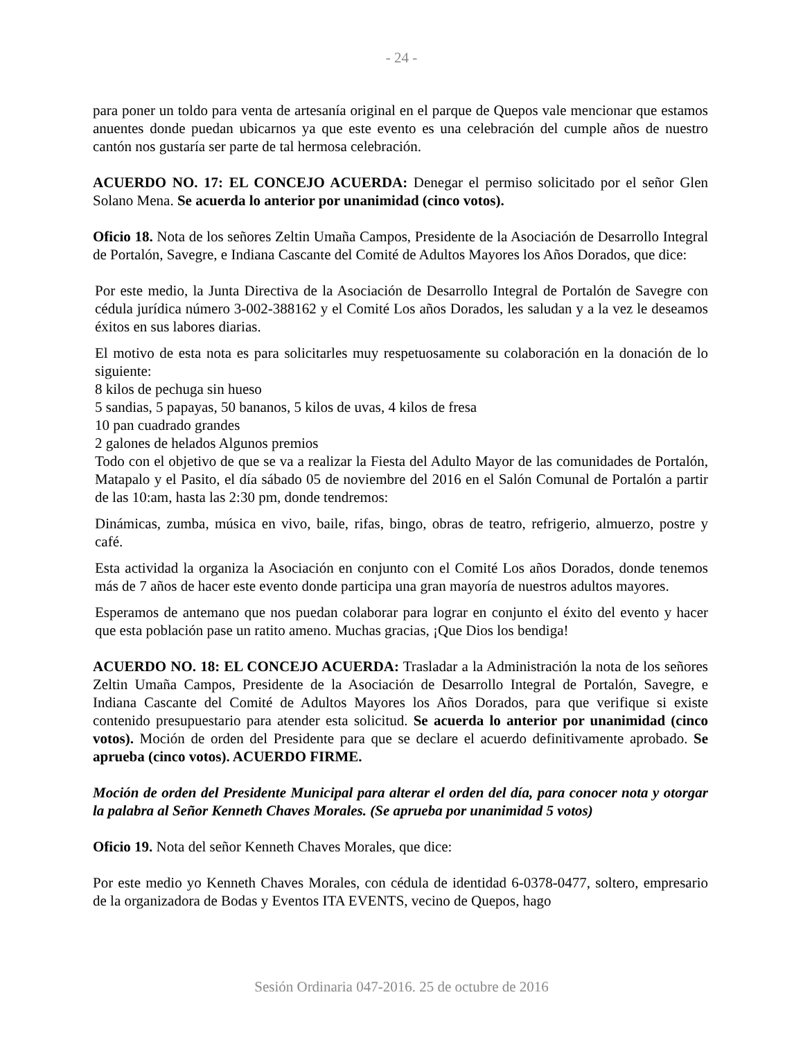- 24 -
para poner un toldo para venta de artesanía original en el parque de Quepos vale mencionar que estamos anuentes donde puedan ubicarnos ya que este evento es una celebración del cumple años de nuestro cantón nos gustaría ser parte de tal hermosa celebración.
ACUERDO NO. 17: EL CONCEJO ACUERDA: Denegar el permiso solicitado por el señor Glen Solano Mena. Se acuerda lo anterior por unanimidad (cinco votos).
Oficio 18. Nota de los señores Zeltin Umaña Campos, Presidente de la Asociación de Desarrollo Integral de Portalón, Savegre, e Indiana Cascante del Comité de Adultos Mayores los Años Dorados, que dice:
Por este medio, la Junta Directiva de la Asociación de Desarrollo Integral de Portalón de Savegre con cédula jurídica número 3-002-388162 y el Comité Los años Dorados, les saludan y a la vez le deseamos éxitos en sus labores diarias.
El motivo de esta nota es para solicitarles muy respetuosamente su colaboración en la donación de lo siguiente:
8 kilos de pechuga sin hueso
5 sandias, 5 papayas, 50 bananos, 5 kilos de uvas, 4 kilos de fresa
10 pan cuadrado grandes
2 galones de helados Algunos premios
Todo con el objetivo de que se va a realizar la Fiesta del Adulto Mayor de las comunidades de Portalón, Matapalo y el Pasito, el día sábado 05 de noviembre del 2016 en el Salón Comunal de Portalón a partir de las 10:am, hasta las 2:30 pm, donde tendremos:
Dinámicas, zumba, música en vivo, baile, rifas, bingo, obras de teatro, refrigerio, almuerzo, postre y café.
Esta actividad la organiza la Asociación en conjunto con el Comité Los años Dorados, donde tenemos más de 7 años de hacer este evento donde participa una gran mayoría de nuestros adultos mayores.
Esperamos de antemano que nos puedan colaborar para lograr en conjunto el éxito del evento y hacer que esta población pase un ratito ameno. Muchas gracias, ¡Que Dios los bendiga!
ACUERDO NO. 18: EL CONCEJO ACUERDA: Trasladar a la Administración la nota de los señores Zeltin Umaña Campos, Presidente de la Asociación de Desarrollo Integral de Portalón, Savegre, e Indiana Cascante del Comité de Adultos Mayores los Años Dorados, para que verifique si existe contenido presupuestario para atender esta solicitud. Se acuerda lo anterior por unanimidad (cinco votos). Moción de orden del Presidente para que se declare el acuerdo definitivamente aprobado. Se aprueba (cinco votos). ACUERDO FIRME.
Moción de orden del Presidente Municipal para alterar el orden del día, para conocer nota y otorgar la palabra al Señor Kenneth Chaves Morales. (Se aprueba por unanimidad 5 votos)
Oficio 19. Nota del señor Kenneth Chaves Morales, que dice:
Por este medio yo Kenneth Chaves Morales, con cédula de identidad 6-0378-0477, soltero, empresario de la organizadora de Bodas y Eventos ITA EVENTS, vecino de Quepos, hago
Sesión Ordinaria 047-2016. 25 de octubre de 2016